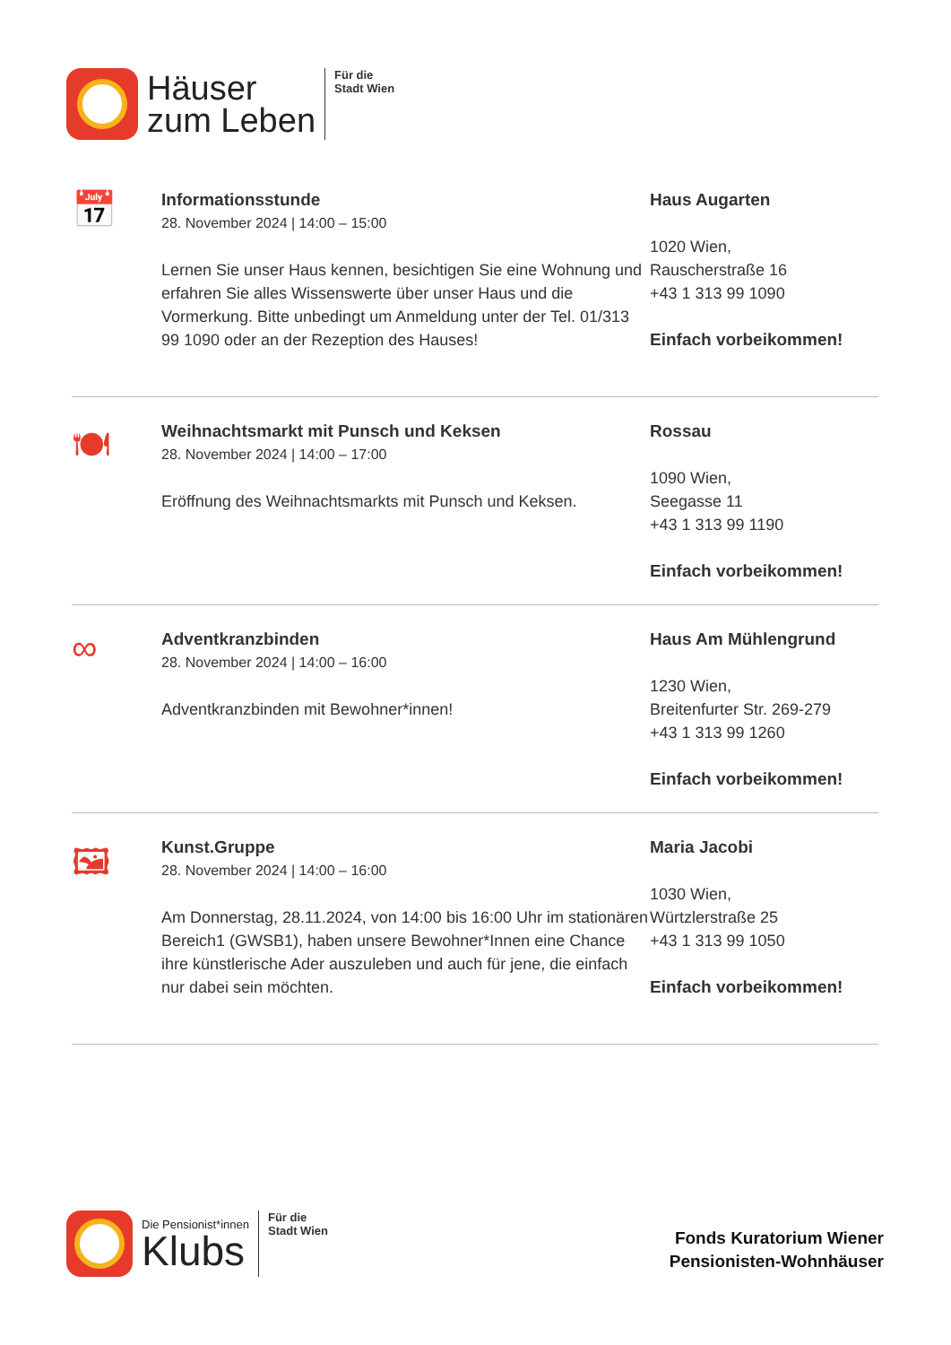Häuser
zum Leben
Für die
Stadt Wien
📅
Informationsstunde
28. November 2024 | 14:00 – 15:00
Lernen Sie unser Haus kennen, besichtigen Sie eine Wohnung und erfahren Sie alles Wissenswerte über unser Haus und die Vormerkung. Bitte unbedingt um Anmeldung unter der Tel. 01/313 99 1090 oder an der Rezeption des Hauses!
Haus Augarten
1020 Wien,
Rauscherstraße 16
+43 1 313 99 1090
Einfach vorbeikommen!
🍽
Weihnachtsmarkt mit Punsch und Keksen
28. November 2024 | 14:00 – 17:00
Eröffnung des Weihnachtsmarkts mit Punsch und Keksen.
Rossau
1090 Wien,
Seegasse 11
+43 1 313 99 1190
Einfach vorbeikommen!
∞
Adventkranzbinden
28. November 2024 | 14:00 – 16:00
Adventkranzbinden mit Bewohner*innen!
Haus Am Mühlengrund
1230 Wien,
Breitenfurter Str. 269-279
+43 1 313 99 1260
Einfach vorbeikommen!
🖼
Kunst.Gruppe
28. November 2024 | 14:00 – 16:00
Am Donnerstag, 28.11.2024, von 14:00 bis 16:00 Uhr im stationären Bereich1 (GWSB1), haben unsere Bewohner*Innen eine Chance ihre künstlerische Ader auszuleben und auch für jene, die einfach nur dabei sein möchten.
Maria Jacobi
1030 Wien,
Würtzlerstraße 25
+43 1 313 99 1050
Einfach vorbeikommen!
Die Pensionist*innen
Klubs
Für die
Stadt Wien
Fonds Kuratorium Wiener
Pensionisten-Wohnhäuser